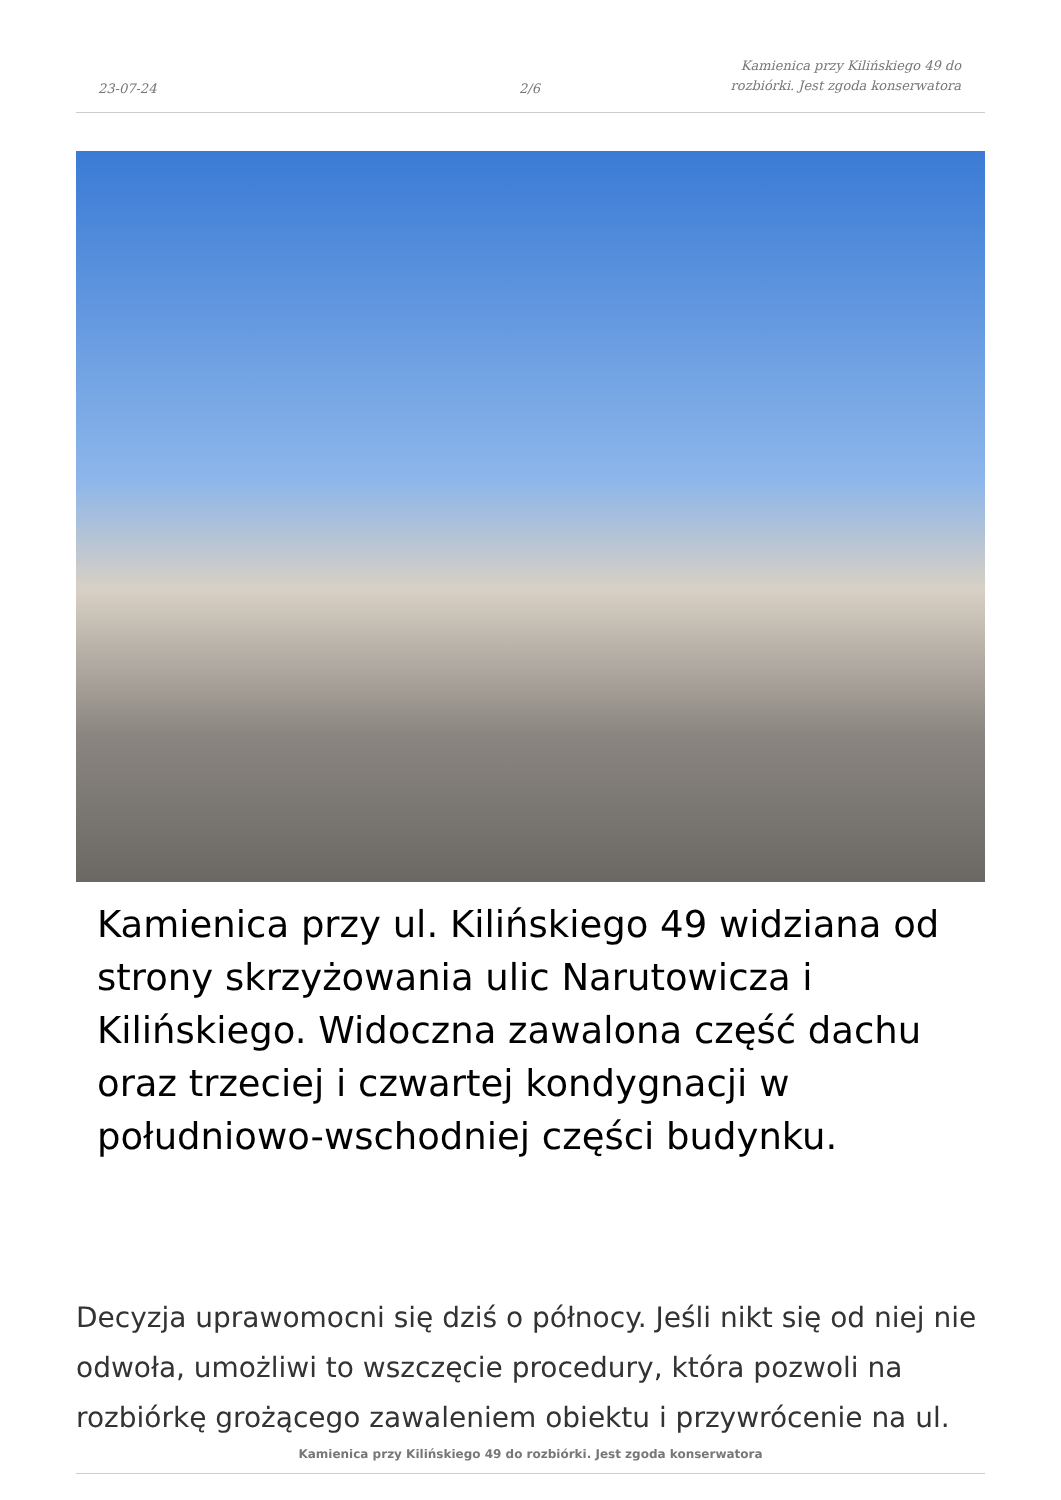23-07-24
2/6
Kamienica przy Kilińskiego 49 do
rozbiórki. Jest zgoda konserwatora
Kamienica przy ul. Kilińskiego 49 widziana od strony skrzyżowania ulic Narutowicza i Kilińskiego. Widoczna zawalona część dachu oraz trzeciej i czwartej kondygnacji w południowo-wschodniej części budynku.
Decyzja uprawomocni się dziś o północy. Jeśli nikt się od niej nie odwoła, umożliwi to wszczęcie procedury, która pozwoli na rozbiórkę grożącego zawaleniem obiektu i przywrócenie na ul.
Kamienica przy Kilińskiego 49 do rozbiórki. Jest zgoda konserwatora